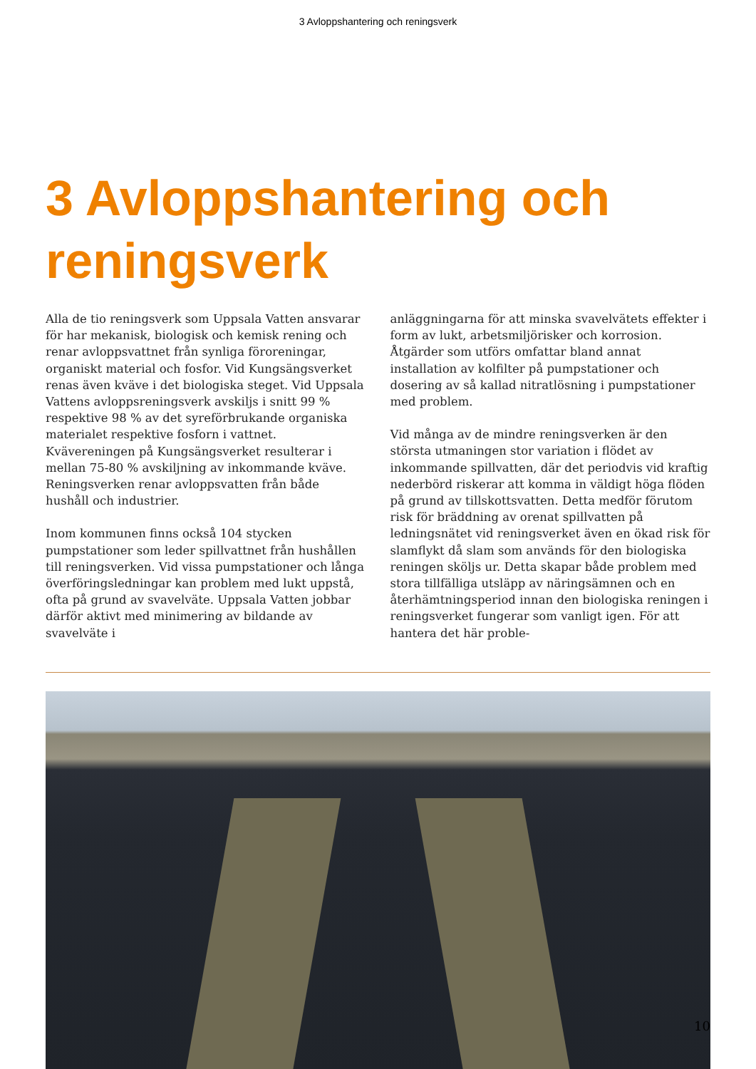3 Avloppshantering och reningsverk
3 Avloppshantering och reningsverk
Alla de tio reningsverk som Uppsala Vatten ansvarar för har mekanisk, biologisk och kemisk rening och renar avloppsvattnet från synliga föroreningar, organiskt material och fosfor. Vid Kungsängsverket renas även kväve i det biologiska steget. Vid Uppsala Vattens avloppsreningsverk avskiljs i snitt 99 % respektive 98 % av det syreförbrukande organiska materialet respektive fosforn i vattnet. Kvävereningen på Kungsängsverket resulterar i mellan 75-80 % avskiljning av inkommande kväve. Reningsverken renar avloppsvatten från både hushåll och industrier.
Inom kommunen finns också 104 stycken pumpstationer som leder spillvattnet från hushållen till reningsverken. Vid vissa pumpstationer och långa överföringsledningar kan problem med lukt uppstå, ofta på grund av svavelväte. Uppsala Vatten jobbar därför aktivt med minimering av bildande av svavelväte i
anläggningarna för att minska svavelvätets effekter i form av lukt, arbetsmiljörisker och korrosion. Åtgärder som utförs omfattar bland annat installation av kolfilter på pumpstationer och dosering av så kallad nitratlösning i pumpstationer med problem.
Vid många av de mindre reningsverken är den största utmaningen stor variation i flödet av inkommande spillvatten, där det periodvis vid kraftig nederbörd riskerar att komma in väldigt höga flöden på grund av tillskottsvatten. Detta medför förutom risk för bräddning av orenat spillvatten på ledningsnätet vid reningsverket även en ökad risk för slamflykt då slam som används för den biologiska reningen sköljs ur. Detta skapar både problem med stora tillfälliga utsläpp av näringsämnen och en återhämtningsperiod innan den biologiska reningen i reningsverket fungerar som vanligt igen. För att hantera det här proble-
10